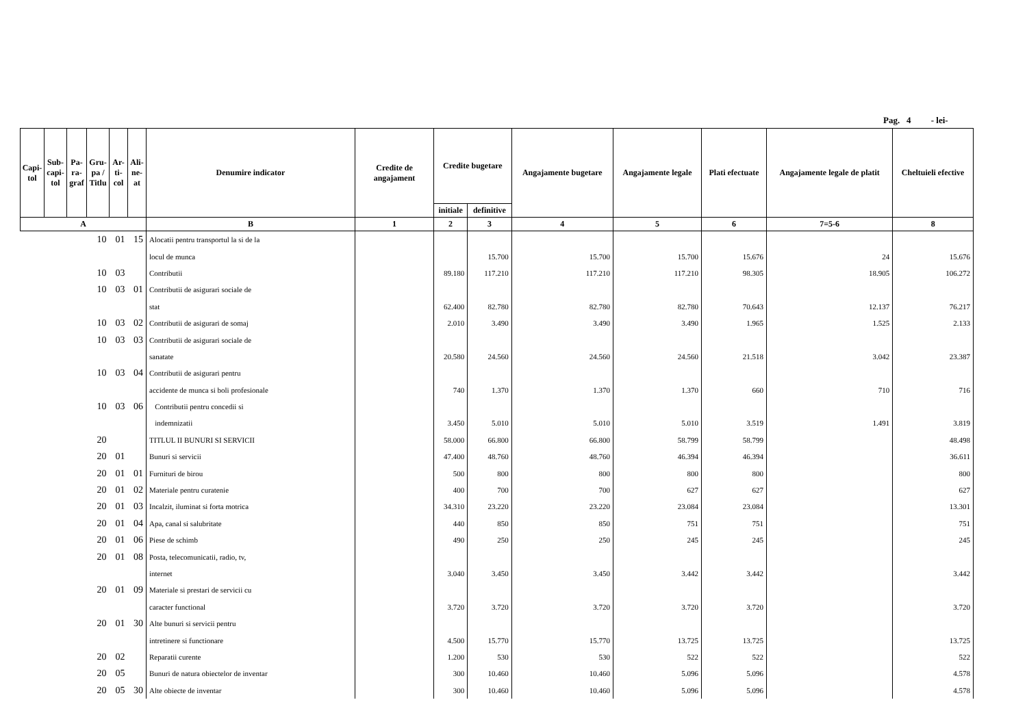Pag. 4 - lei-
| Capi- tol | Sub- capi- tol | Pa- ra- graf | Gru- pa / Titlu | Ar- ti- col | Ali- ne- at | Denumire indicator | Credite de angajament | Credite bugetare | | Angajamente bugetare | Angajamente legale | Plati efectuate | Angajamente legale de platit | Cheltuieli efective |
| --- | --- | --- | --- | --- | --- | --- | --- | --- | --- | --- | --- | --- | --- | --- |
| | | | | | | | | initiale | definitive | | | | | |
| A | | | | | | B | 1 | 2 | 3 | 4 | 5 | 6 | 7=5-6 | 8 |
| | | | 10 | 01 | 15 | Alocatii pentru transportul la si de la | | | | | | | | |
| | | | | | | locul de munca | | | 15.700 | 15.700 | 15.700 | 15.676 | 24 | 15.676 |
| | | | 10 | 03 | | Contributii | | 89.180 | 117.210 | 117.210 | 117.210 | 98.305 | 18.905 | 106.272 |
| | | | 10 | 03 | 01 | Contributii de asigurari sociale de | | | | | | | | |
| | | | | | | stat | | 62.400 | 82.780 | 82.780 | 82.780 | 70.643 | 12.137 | 76.217 |
| | | | 10 | 03 | 02 | Contributii de asigurari de somaj | | 2.010 | 3.490 | 3.490 | 3.490 | 1.965 | 1.525 | 2.133 |
| | | | 10 | 03 | 03 | Contributii de asigurari sociale de | | | | | | | | |
| | | | | | | sanatate | | 20.580 | 24.560 | 24.560 | 24.560 | 21.518 | 3.042 | 23.387 |
| | | | 10 | 03 | 04 | Contributii de asigurari pentru | | | | | | | | |
| | | | | | | accidente de munca si boli profesionale | | 740 | 1.370 | 1.370 | 1.370 | 660 | 710 | 716 |
| | | | 10 | 03 | 06 | Contributii pentru concedii si | | | | | | | | |
| | | | | | | indemnizatii | | 3.450 | 5.010 | 5.010 | 5.010 | 3.519 | 1.491 | 3.819 |
| | | | 20 | | | TITLUL II BUNURI SI SERVICII | | 58.000 | 66.800 | 66.800 | 58.799 | 58.799 | | 48.498 |
| | | | 20 | 01 | | Bunuri si servicii | | 47.400 | 48.760 | 48.760 | 46.394 | 46.394 | | 36.611 |
| | | | 20 | 01 | 01 | Furnituri de birou | | 500 | 800 | 800 | 800 | 800 | | 800 |
| | | | 20 | 01 | 02 | Materiale pentru curatenie | | 400 | 700 | 700 | 627 | 627 | | 627 |
| | | | 20 | 01 | 03 | Incalzit, iluminat si forta motrica | | 34.310 | 23.220 | 23.220 | 23.084 | 23.084 | | 13.301 |
| | | | 20 | 01 | 04 | Apa, canal si salubritate | | 440 | 850 | 850 | 751 | 751 | | 751 |
| | | | 20 | 01 | 06 | Piese de schimb | | 490 | 250 | 250 | 245 | 245 | | 245 |
| | | | 20 | 01 | 08 | Posta, telecomunicatii, radio, tv, | | | | | | | | |
| | | | | | | internet | | 3.040 | 3.450 | 3.450 | 3.442 | 3.442 | | 3.442 |
| | | | 20 | 01 | 09 | Materiale si prestari de servicii cu | | | | | | | | |
| | | | | | | caracter functional | | 3.720 | 3.720 | 3.720 | 3.720 | 3.720 | | 3.720 |
| | | | 20 | 01 | 30 | Alte bunuri si servicii pentru | | | | | | | | |
| | | | | | | intretinere si functionare | | 4.500 | 15.770 | 15.770 | 13.725 | 13.725 | | 13.725 |
| | | | 20 | 02 | | Reparatii curente | | 1.200 | 530 | 530 | 522 | 522 | | 522 |
| | | | 20 | 05 | | Bunuri de natura obiectelor de inventar | | 300 | 10.460 | 10.460 | 5.096 | 5.096 | | 4.578 |
| | | | 20 | 05 | 30 | Alte obiecte de inventar | | 300 | 10.460 | 10.460 | 5.096 | 5.096 | | 4.578 |